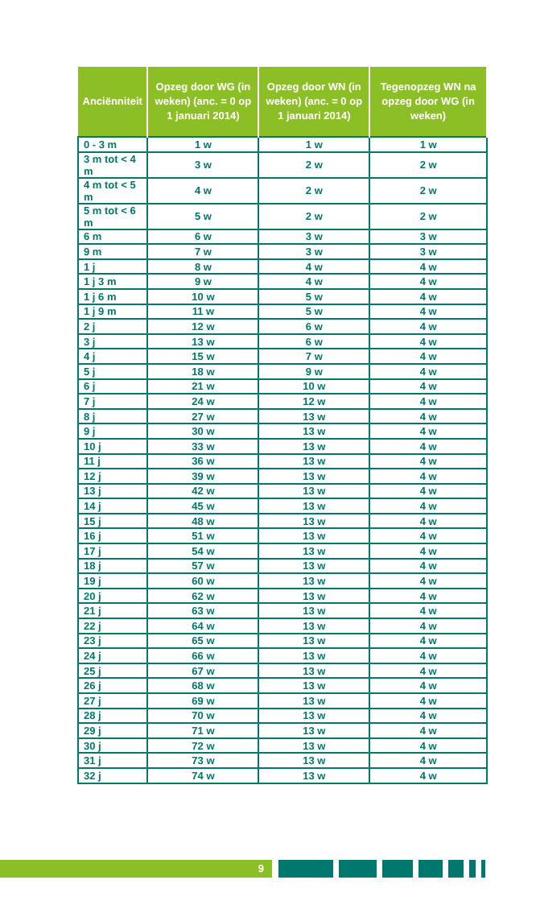| Anciënniteit | Opzeg door WG (in weken) (anc. = 0 op 1 januari 2014) | Opzeg door WN (in weken) (anc. = 0 op 1 januari 2014) | Tegenopzeg WN na opzeg door WG (in weken) |
| --- | --- | --- | --- |
| 0 - 3 m | 1 w | 1 w | 1 w |
| 3 m tot < 4 m | 3 w | 2 w | 2 w |
| 4 m tot < 5 m | 4 w | 2 w | 2 w |
| 5 m tot < 6 m | 5 w | 2 w | 2 w |
| 6 m | 6 w | 3 w | 3 w |
| 9 m | 7 w | 3 w | 3 w |
| 1 j | 8 w | 4 w | 4 w |
| 1 j 3 m | 9 w | 4 w | 4 w |
| 1 j 6 m | 10 w | 5 w | 4 w |
| 1 j 9 m | 11 w | 5 w | 4 w |
| 2 j | 12 w | 6 w | 4 w |
| 3 j | 13 w | 6 w | 4 w |
| 4 j | 15 w | 7 w | 4 w |
| 5 j | 18 w | 9 w | 4 w |
| 6 j | 21 w | 10 w | 4 w |
| 7 j | 24 w | 12 w | 4 w |
| 8 j | 27 w | 13 w | 4 w |
| 9 j | 30 w | 13 w | 4 w |
| 10 j | 33 w | 13 w | 4 w |
| 11 j | 36 w | 13 w | 4 w |
| 12 j | 39 w | 13 w | 4 w |
| 13 j | 42 w | 13 w | 4 w |
| 14 j | 45 w | 13 w | 4 w |
| 15 j | 48 w | 13 w | 4 w |
| 16 j | 51 w | 13 w | 4 w |
| 17 j | 54 w | 13 w | 4 w |
| 18 j | 57 w | 13 w | 4 w |
| 19 j | 60 w | 13 w | 4 w |
| 20 j | 62 w | 13 w | 4 w |
| 21 j | 63 w | 13 w | 4 w |
| 22 j | 64 w | 13 w | 4 w |
| 23 j | 65 w | 13 w | 4 w |
| 24 j | 66 w | 13 w | 4 w |
| 25 j | 67 w | 13 w | 4 w |
| 26 j | 68 w | 13 w | 4 w |
| 27 j | 69 w | 13 w | 4 w |
| 28 j | 70 w | 13 w | 4 w |
| 29 j | 71 w | 13 w | 4 w |
| 30 j | 72 w | 13 w | 4 w |
| 31 j | 73 w | 13 w | 4 w |
| 32 j | 74 w | 13 w | 4 w |
9